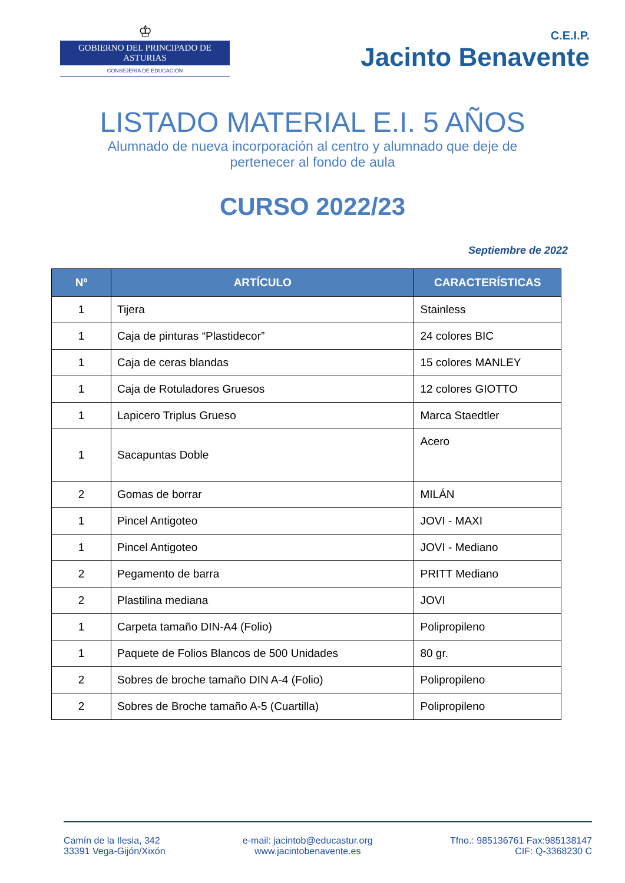♔
GOBIERNO DEL PRINCIPADO DE ASTURIAS
CONSEJERÍA DE EDUCACIÓN
C.E.I.P.
Jacinto Benavente
LISTADO MATERIAL E.I. 5 AÑOS
Alumnado de nueva incorporación al centro y alumnado que deje de pertenecer al fondo de aula
CURSO 2022/23
Septiembre de 2022
| Nº | ARTÍCULO | CARACTERÍSTICAS |
| --- | --- | --- |
| 1 | Tijera | Stainless |
| 1 | Caja de pinturas “Plastidecor” | 24 colores BIC |
| 1 | Caja de ceras blandas | 15 colores MANLEY |
| 1 | Caja de Rotuladores Gruesos | 12 colores GIOTTO |
| 1 | Lapicero Triplus Grueso | Marca Staedtler |
| 1 | Sacapuntas Doble | Acero |
| 2 | Gomas de borrar | MILÁN |
| 1 | Pincel Antigoteo | JOVI - MAXI |
| 1 | Pincel Antigoteo | JOVI - Mediano |
| 2 | Pegamento de barra | PRITT Mediano |
| 2 | Plastilina mediana | JOVI |
| 1 | Carpeta tamaño DIN-A4 (Folio) | Polipropileno |
| 1 | Paquete de Folios Blancos de 500 Unidades | 80 gr. |
| 2 | Sobres de broche tamaño DIN A-4 (Folio) | Polipropileno |
| 2 | Sobres de Broche tamaño A-5 (Cuartilla) | Polipropileno |
Camín de la Ilesia, 342
33391 Vega-Gijón/Xixón
e-mail: jacintob@educastur.org
www.jacintobenavente.es
Tfno.: 985136761 Fax:985138147
CIF: Q-3368230 C